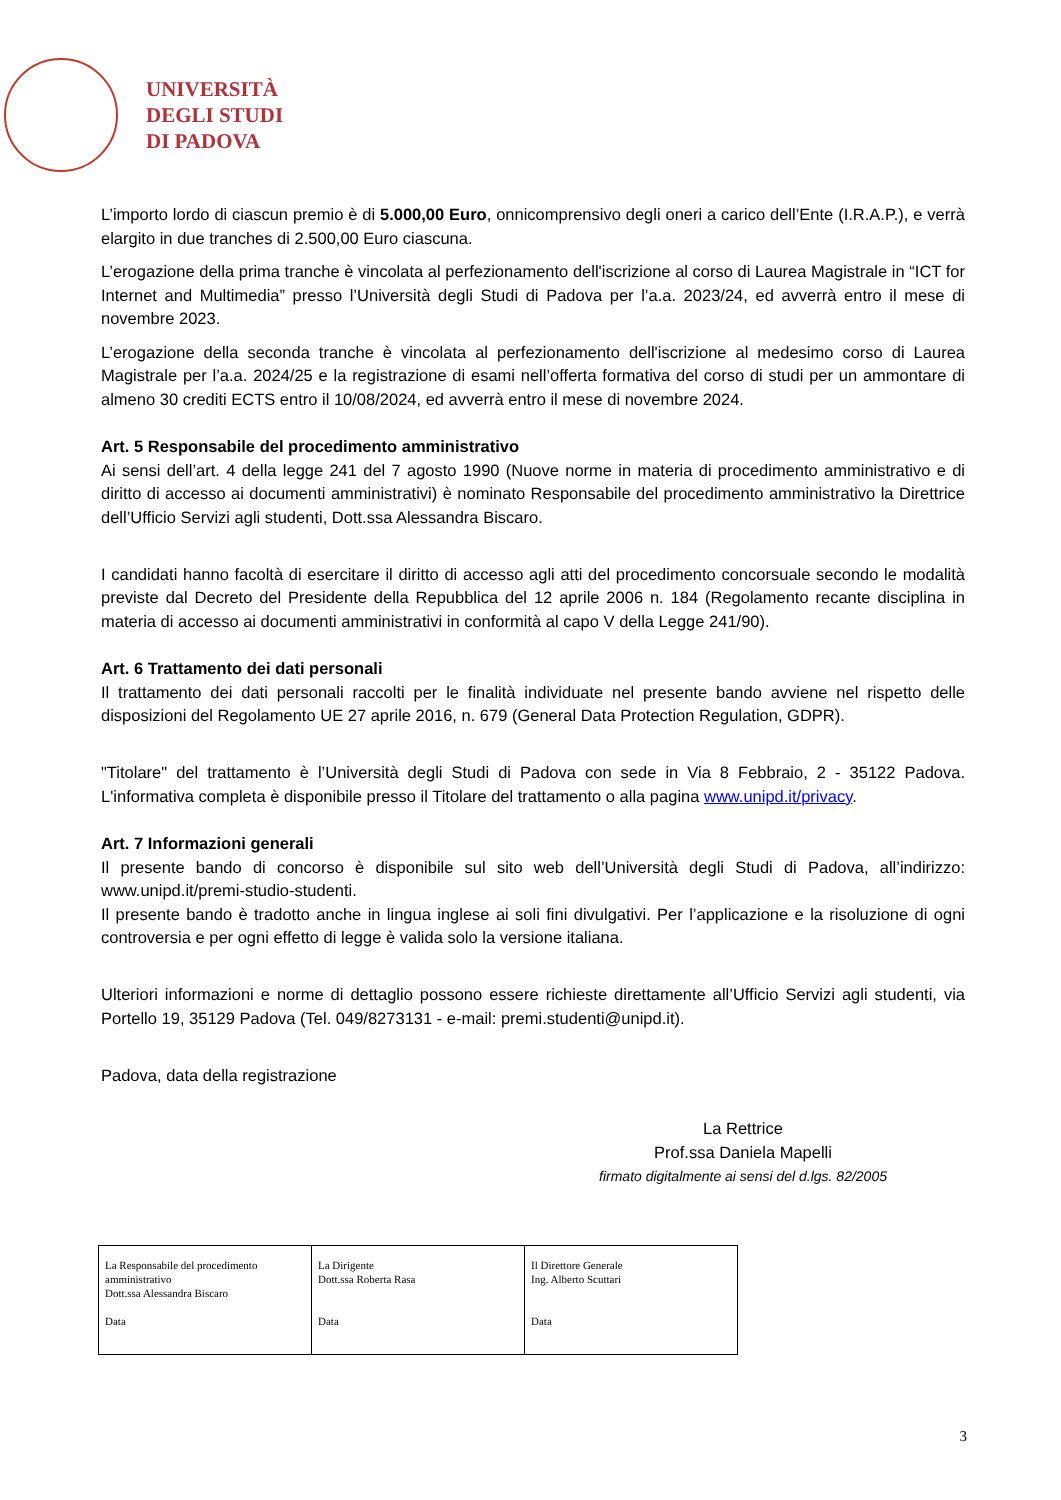UNIVERSITÀ
DEGLI STUDI
DI PADOVA
L’importo lordo di ciascun premio è di 5.000,00 Euro, onnicomprensivo degli oneri a carico dell’Ente (I.R.A.P.), e verrà elargito in due tranches di 2.500,00 Euro ciascuna.
L’erogazione della prima tranche è vincolata al perfezionamento dell'iscrizione al corso di Laurea Magistrale in “ICT for Internet and Multimedia” presso l’Università degli Studi di Padova per l’a.a. 2023/24, ed avverrà entro il mese di novembre 2023.
L’erogazione della seconda tranche è vincolata al perfezionamento dell'iscrizione al medesimo corso di Laurea Magistrale per l’a.a. 2024/25 e la registrazione di esami nell’offerta formativa del corso di studi per un ammontare di almeno 30 crediti ECTS entro il 10/08/2024, ed avverrà entro il mese di novembre 2024.
Art. 5 Responsabile del procedimento amministrativo
Ai sensi dell’art. 4 della legge 241 del 7 agosto 1990 (Nuove norme in materia di procedimento amministrativo e di diritto di accesso ai documenti amministrativi) è nominato Responsabile del procedimento amministrativo la Direttrice dell’Ufficio Servizi agli studenti, Dott.ssa Alessandra Biscaro.
I candidati hanno facoltà di esercitare il diritto di accesso agli atti del procedimento concorsuale secondo le modalità previste dal Decreto del Presidente della Repubblica del 12 aprile 2006 n. 184 (Regolamento recante disciplina in materia di accesso ai documenti amministrativi in conformità al capo V della Legge 241/90).
Art. 6 Trattamento dei dati personali
Il trattamento dei dati personali raccolti per le finalità individuate nel presente bando avviene nel rispetto delle disposizioni del Regolamento UE 27 aprile 2016, n. 679 (General Data Protection Regulation, GDPR).
"Titolare" del trattamento è l’Università degli Studi di Padova con sede in Via 8 Febbraio, 2 - 35122 Padova. L'informativa completa è disponibile presso il Titolare del trattamento o alla pagina www.unipd.it/privacy.
Art. 7 Informazioni generali
Il presente bando di concorso è disponibile sul sito web dell’Università degli Studi di Padova, all’indirizzo: www.unipd.it/premi-studio-studenti.
Il presente bando è tradotto anche in lingua inglese ai soli fini divulgativi. Per l’applicazione e la risoluzione di ogni controversia e per ogni effetto di legge è valida solo la versione italiana.
Ulteriori informazioni e norme di dettaglio possono essere richieste direttamente all’Ufficio Servizi agli studenti, via Portello 19, 35129 Padova (Tel. 049/8273131 - e-mail: premi.studenti@unipd.it).
Padova, data della registrazione
La Rettrice
Prof.ssa Daniela Mapelli
firmato digitalmente ai sensi del d.lgs. 82/2005
| La Responsabile del procedimento amministrativo Dott.ssa Alessandra Biscaro Data | La Dirigente Dott.ssa Roberta Rasa Data | Il Direttore Generale Ing. Alberto Scuttari Data |
3